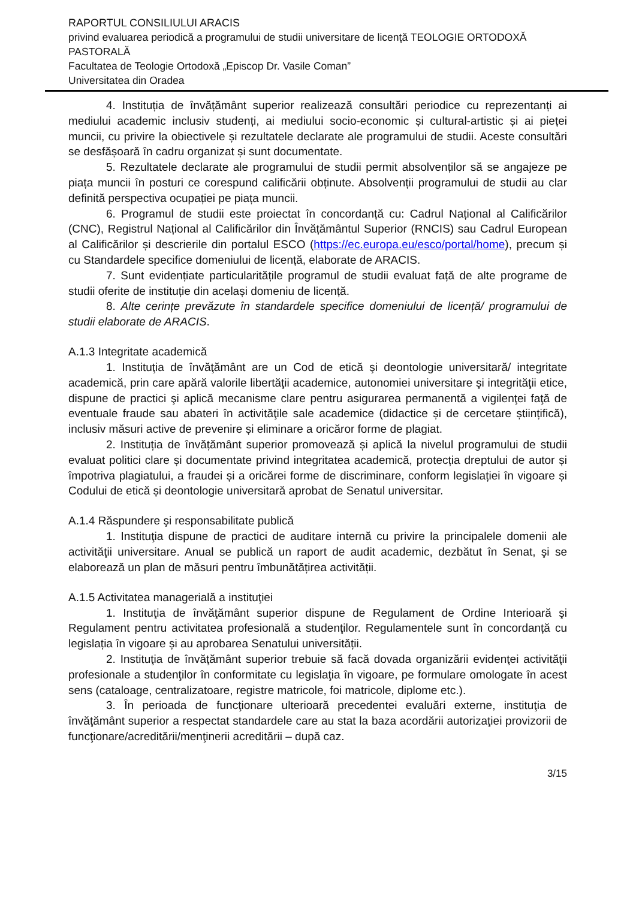RAPORTUL CONSILIULUI ARACIS
privind evaluarea periodică a programului de studii universitare de licenţă TEOLOGIE ORTODOXĂ PASTORALĂ
Facultatea de Teologie Ortodoxă „Episcop Dr. Vasile Coman”
Universitatea din Oradea
4. Instituția de învățământ superior realizează consultări periodice cu reprezentanți ai mediului academic inclusiv studenți, ai mediului socio-economic și cultural-artistic și ai pieței muncii, cu privire la obiectivele și rezultatele declarate ale programului de studii. Aceste consultări se desfășoară în cadru organizat și sunt documentate.
5. Rezultatele declarate ale programului de studii permit absolvenților să se angajeze pe piața muncii în posturi ce corespund calificării obținute. Absolvenții programului de studii au clar definită perspectiva ocupației pe piața muncii.
6. Programul de studii este proiectat în concordanță cu: Cadrul Național al Calificărilor (CNC), Registrul Național al Calificărilor din Învățământul Superior (RNCIS) sau Cadrul European al Calificărilor și descrierile din portalul ESCO (https://ec.europa.eu/esco/portal/home), precum și cu Standardele specifice domeniului de licență, elaborate de ARACIS.
7. Sunt evidențiate particularitățile programul de studii evaluat față de alte programe de studii oferite de instituție din același domeniu de licență.
8. Alte cerințe prevăzute în standardele specifice domeniului de licență/ programului de studii elaborate de ARACIS.
A.1.3 Integritate academică
1. Instituţia de învăţământ are un Cod de etică şi deontologie universitară/ integritate academică, prin care apără valorile libertăţii academice, autonomiei universitare şi integrităţii etice, dispune de practici şi aplică mecanisme clare pentru asigurarea permanentă a vigilenţei faţă de eventuale fraude sau abateri în activităţile sale academice (didactice și de cercetare științifică), inclusiv măsuri active de prevenire și eliminare a oricăror forme de plagiat.
2. Instituția de învățământ superior promovează și aplică la nivelul programului de studii evaluat politici clare și documentate privind integritatea academică, protecția dreptului de autor și împotriva plagiatului, a fraudei și a oricărei forme de discriminare, conform legislației în vigoare și Codului de etică și deontologie universitară aprobat de Senatul universitar.
A.1.4 Răspundere şi responsabilitate publică
1. Instituţia dispune de practici de auditare internă cu privire la principalele domenii ale activităţii universitare. Anual se publică un raport de audit academic, dezbătut în Senat, şi se elaborează un plan de măsuri pentru îmbunătățirea activității.
A.1.5 Activitatea managerială a instituţiei
1. Instituţia de învăţământ superior dispune de Regulament de Ordine Interioară şi Regulament pentru activitatea profesională a studenţilor. Regulamentele sunt în concordanță cu legislația în vigoare și au aprobarea Senatului universității.
2. Instituţia de învăţământ superior trebuie să facă dovada organizării evidenţei activităţii profesionale a studenţilor în conformitate cu legislaţia în vigoare, pe formulare omologate în acest sens (cataloage, centralizatoare, registre matricole, foi matricole, diplome etc.).
3. În perioada de funcţionare ulterioară precedentei evaluări externe, instituţia de învăţământ superior a respectat standardele care au stat la baza acordării autorizaţiei provizorii de funcţionare/acreditării/menţinerii acreditării – după caz.
3/15